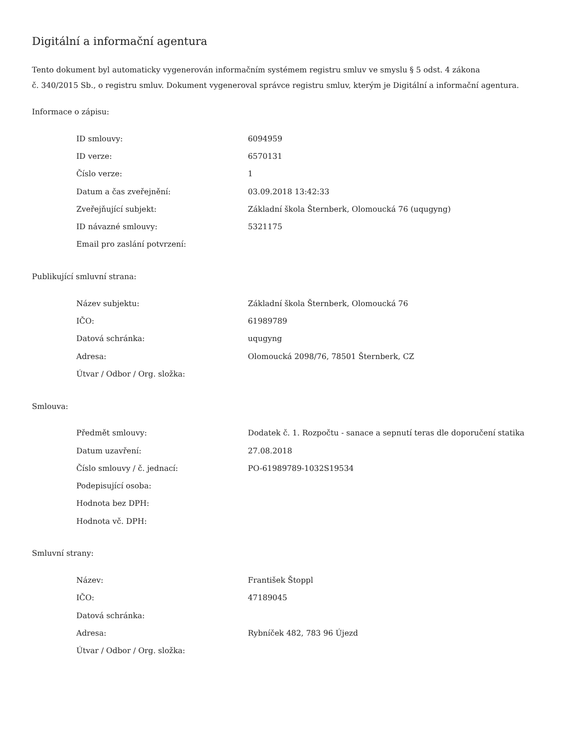Digitální a informační agentura
Tento dokument byl automaticky vygenerován informačním systémem registru smluv ve smyslu § 5 odst. 4 zákona
č. 340/2015 Sb., o registru smluv. Dokument vygeneroval správce registru smluv, kterým je Digitální a informační agentura.
Informace o zápisu:
| ID smlouvy: | 6094959 |
| ID verze: | 6570131 |
| Číslo verze: | 1 |
| Datum a čas zveřejnění: | 03.09.2018 13:42:33 |
| Zveřejňující subjekt: | Základní škola Šternberk, Olomoucká 76 (uqugyng) |
| ID návazné smlouvy: | 5321175 |
| Email pro zaslání potvrzení: | |
Publikující smluvní strana:
| Název subjektu: | Základní škola Šternberk, Olomoucká 76 |
| IČO: | 61989789 |
| Datová schránka: | uqugyng |
| Adresa: | Olomoucká 2098/76, 78501 Šternberk, CZ |
| Útvar / Odbor / Org. složka: | |
Smlouva:
| Předmět smlouvy: | Dodatek č. 1. Rozpočtu - sanace a sepnutí teras dle doporučení statika |
| Datum uzavření: | 27.08.2018 |
| Číslo smlouvy / č. jednací: | PO-61989789-1032S19534 |
| Podepisující osoba: | |
| Hodnota bez DPH: | |
| Hodnota vč. DPH: | |
Smluvní strany:
| Název: | František Štoppl |
| IČO: | 47189045 |
| Datová schránka: | |
| Adresa: | Rybníček 482, 783 96 Újezd |
| Útvar / Odbor / Org. složka: | |